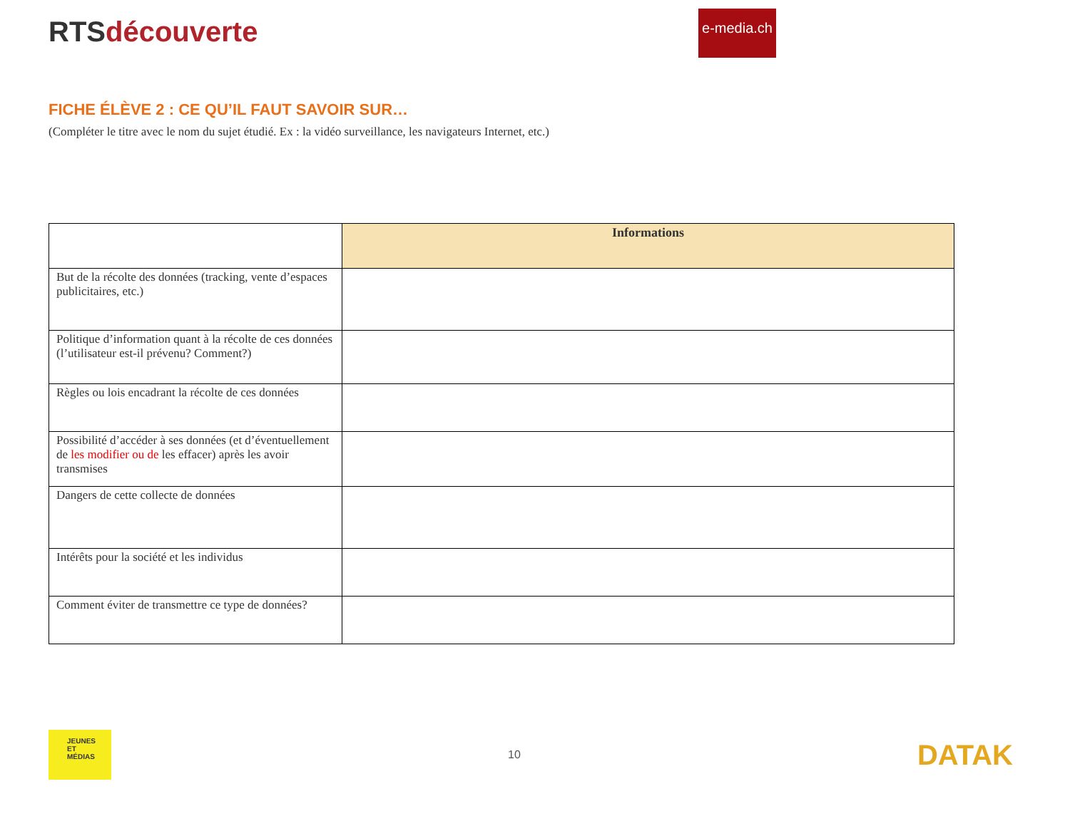RTSdécouverte
e-media.ch
FICHE ÉLÈVE 2 : CE QU’IL FAUT SAVOIR SUR…
(Compléter le titre avec le nom du sujet étudié. Ex : la vidéo surveillance, les navigateurs Internet, etc.)
| | Informations |
| But de la récolte des données (tracking, vente d’espaces publicitaires, etc.) | |
| Politique d’information quant à la récolte de ces données (l’utilisateur est-il prévenu? Comment?) | |
| Règles ou lois encadrant la récolte de ces données | |
| Possibilité d’accéder à ses données (et d’éventuellement de les modifier ou de les effacer) après les avoir transmises | |
| Dangers de cette collecte de données | |
| Intérêts pour la société et les individus | |
| Comment éviter de transmettre ce type de données? | |
JEUNES
ET
MÉDIAS
10
DATAK